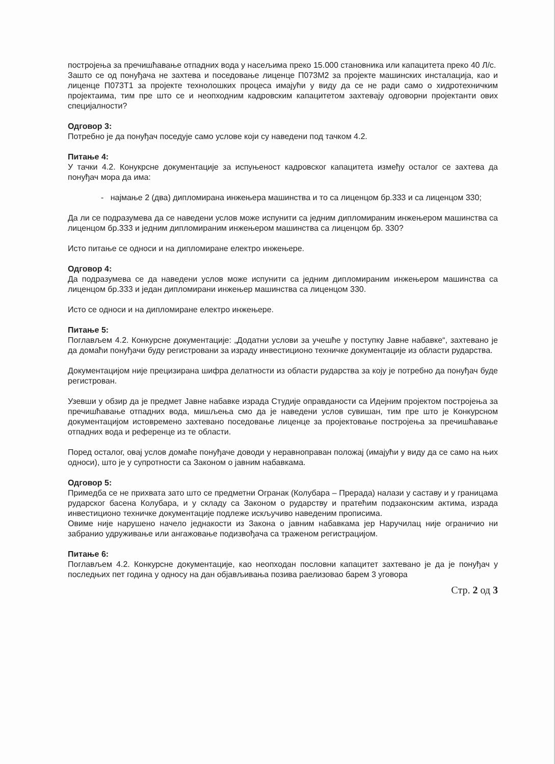постројења за пречишћавање отпадних вода у насељима преко 15.000 становника или капацитета преко 40 Л/с.
Зашто се од понуђача не захтева и поседовање лиценце П073М2 за пројекте машинских инсталација, као и лиценце П073Т1 за пројекте технолошких процеса имајући у виду да се не ради само о хидротехничким пројектаима, тим пре што се и неопходним кадровским капацитетом захтевају одговорни пројектанти ових специјалности?
Одговор 3:
Потребно је да понуђач поседује само услове који су наведени под тачком 4.2.
Питање 4:
У тачки 4.2. Конукрсне документације за испуњеност кадровског капацитета између осталог се захтева да понуђач мора да има:
- најмање 2 (два) дипломирана инжењера машинства и то са лиценцом бр.333 и са лиценцом 330;
Да ли се подразумева да се наведени услов може испунити са једним дипломираним инжењером машинства са лиценцом бр.333 и једним дипломираним инжењером машинства са лиценцом бр. 330?
Исто питање се односи и на дипломиране електро инжењере.
Одговор 4:
Да подразумева се да наведени услов може испунити са једним дипломираним инжењером машинства са лиценцом бр.333 и један дипломирани инжењер машинства са лиценцом 330.
Исто се односи и на дипломиране електро инжењере.
Питање 5:
Поглављем 4.2. Конкурсне документације: „Додатни услови за учешће у поступку Јавне набавке“, захтевано је да домаћи понуђачи буду регистровани за израду инвестиционо техничке документације из области рударства.
Документацијом није прецизирана шифра делатности из области рударства за коју је потребно да понуђач буде регистрован.
Узевши у обзир да је предмет Јавне набавке израда Студије оправданости са Идејним пројектом постројења за пречишћавање отпадних вода, мишљења смо да је наведени услов сувишан, тим пре што је Конкурсном документацијом истовремено захтевано поседовање лиценце за пројектовање постројења за пречишћавање отпадних вода и референце из те области.
Поред осталог, овај услов домаће понуђаче доводи у неравноправан положај (имајући у виду да се само на њих односи), што је у супротности са Законом о јавним набавкама.
Одговор 5:
Примедба се не прихвата зато што се предметни Огранак (Колубара – Прерада) налази у саставу и у границама рударског басена Колубара, и у складу са Законом о рударству и пратећим подзаконским актима, израда инвестиционо техничке документације подлеже искључиво наведеним прописима.
Овиме није нарушено начело једнакости из Закона о јавним набавкама јер Наручилац није ограничио ни забранио удруживање или ангажовање подизвођача са траженом регистрацијом.
Питање 6:
Поглављем 4.2. Конкурсне документације, као неопходан пословни капацитет захтевано је да је понуђач у последњих пет година у односу на дан објављивања позива раелизовао барем 3 уговора
Стр. 2 од 3